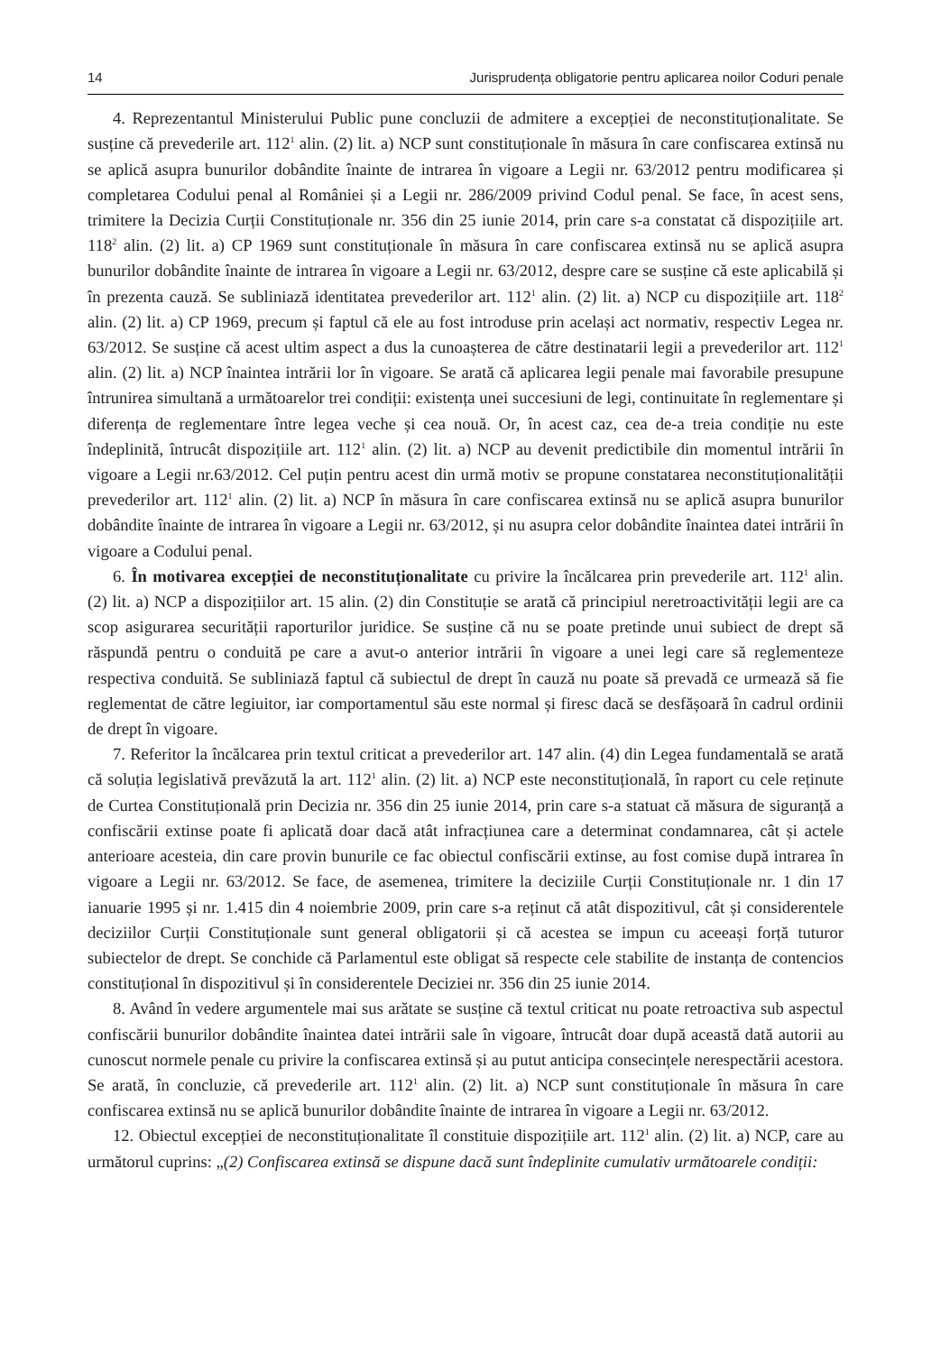14 Jurisprudența obligatorie pentru aplicarea noilor Coduri penale
4. Reprezentantul Ministerului Public pune concluzii de admitere a excepției de neconstituționalitate. Se susține că prevederile art. 112<sup>1</sup> alin. (2) lit. a) NCP sunt constituționale în măsura în care confiscarea extinsă nu se aplică asupra bunurilor dobândite înainte de intrarea în vigoare a Legii nr. 63/2012 pentru modificarea și completarea Codului penal al României și a Legii nr. 286/2009 privind Codul penal. Se face, în acest sens, trimitere la Decizia Curții Constituționale nr. 356 din 25 iunie 2014, prin care s-a constatat că dispozițiile art. 118<sup>2</sup> alin. (2) lit. a) CP 1969 sunt constituționale în măsura în care confiscarea extinsă nu se aplică asupra bunurilor dobândite înainte de intrarea în vigoare a Legii nr. 63/2012, despre care se susține că este aplicabilă și în prezenta cauză. Se subliniază identitatea prevederilor art. 112<sup>1</sup> alin. (2) lit. a) NCP cu dispozițiile art. 118<sup>2</sup> alin. (2) lit. a) CP 1969, precum și faptul că ele au fost introduse prin același act normativ, respectiv Legea nr. 63/2012. Se susține că acest ultim aspect a dus la cunoașterea de către destinatarii legii a prevederilor art. 112<sup>1</sup> alin. (2) lit. a) NCP înaintea intrării lor în vigoare. Se arată că aplicarea legii penale mai favorabile presupune întrunirea simultană a următoarelor trei condiții: existența unei succesiuni de legi, continuitate în reglementare și diferența de reglementare între legea veche și cea nouă. Or, în acest caz, cea de-a treia condiție nu este îndeplinită, întrucât dispozițiile art. 112<sup>1</sup> alin. (2) lit. a) NCP au devenit predictibile din momentul intrării în vigoare a Legii nr.63/2012. Cel puțin pentru acest din urmă motiv se propune constatarea neconstituționalității prevederilor art. 112<sup>1</sup> alin. (2) lit. a) NCP în măsura în care confiscarea extinsă nu se aplică asupra bunurilor dobândite înainte de intrarea în vigoare a Legii nr. 63/2012, și nu asupra celor dobândite înaintea datei intrării în vigoare a Codului penal.
6. În motivarea excepției de neconstituționalitate cu privire la încălcarea prin prevederile art. 112<sup>1</sup> alin. (2) lit. a) NCP a dispozițiilor art. 15 alin. (2) din Constituție se arată că principiul neretroactivității legii are ca scop asigurarea securității raporturilor juridice. Se susține că nu se poate pretinde unui subiect de drept să răspundă pentru o conduită pe care a avut-o anterior intrării în vigoare a unei legi care să reglementeze respectiva conduită. Se subliniază faptul că subiectul de drept în cauză nu poate să prevadă ce urmează să fie reglementat de către legiuitor, iar comportamentul său este normal și firesc dacă se desfășoară în cadrul ordinii de drept în vigoare.
7. Referitor la încălcarea prin textul criticat a prevederilor art. 147 alin. (4) din Legea fundamentală se arată că soluția legislativă prevăzută la art. 112<sup>1</sup> alin. (2) lit. a) NCP este neconstituțională, în raport cu cele reținute de Curtea Constituțională prin Decizia nr. 356 din 25 iunie 2014, prin care s-a statuat că măsura de siguranță a confiscării extinse poate fi aplicată doar dacă atât infracțiunea care a determinat condamnarea, cât și actele anterioare acesteia, din care provin bunurile ce fac obiectul confiscării extinse, au fost comise după intrarea în vigoare a Legii nr. 63/2012. Se face, de asemenea, trimitere la deciziile Curții Constituționale nr. 1 din 17 ianuarie 1995 și nr. 1.415 din 4 noiembrie 2009, prin care s-a reținut că atât dispozitivul, cât și considerentele deciziilor Curții Constituționale sunt general obligatorii și că acestea se impun cu aceeași forță tuturor subiectelor de drept. Se conchide că Parlamentul este obligat să respecte cele stabilite de instanța de contencios constituțional în dispozitivul și în considerentele Deciziei nr. 356 din 25 iunie 2014.
8. Având în vedere argumentele mai sus arătate se susține că textul criticat nu poate retroactiva sub aspectul confiscării bunurilor dobândite înaintea datei intrării sale în vigoare, întrucât doar după această dată autorii au cunoscut normele penale cu privire la confiscarea extinsă și au putut anticipa consecințele nerespectării acestora. Se arată, în concluzie, că prevederile art. 112<sup>1</sup> alin. (2) lit. a) NCP sunt constituționale în măsura în care confiscarea extinsă nu se aplică bunurilor dobândite înainte de intrarea în vigoare a Legii nr. 63/2012.
12. Obiectul excepției de neconstituționalitate îl constituie dispozițiile art. 112<sup>1</sup> alin. (2) lit. a) NCP, care au următorul cuprins: „(2) Confiscarea extinsă se dispune dacă sunt îndeplinite cumulativ următoarele condiții: